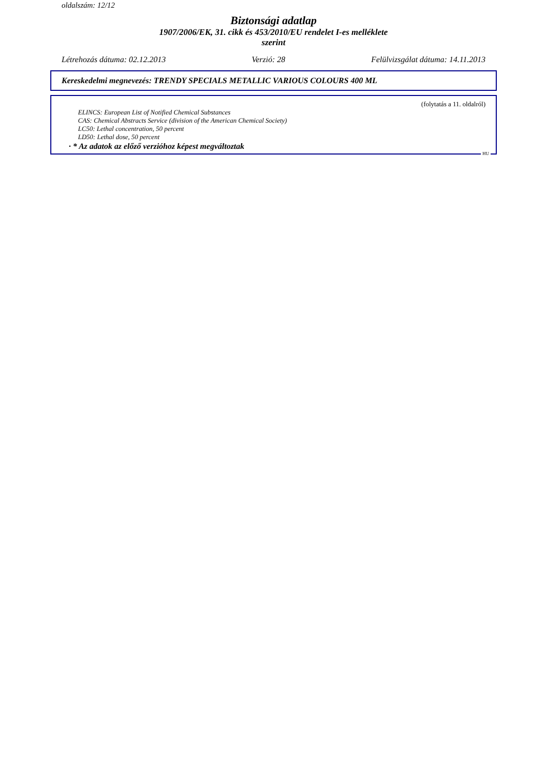oldalszám: 12/12
Biztonsági adatlap
1907/2006/EK, 31. cikk és 453/2010/EU rendelet I-es melléklete
szerint
Létrehozás dátuma: 02.12.2013 Verzió: 28 Felülvizsgálat dátuma: 14.11.2013
Kereskedelmi megnevezés: TRENDY SPECIALS METALLIC VARIOUS COLOURS 400 ML
(folytatás a 11. oldalról)
ELINCS: European List of Notified Chemical Substances
CAS: Chemical Abstracts Service (division of the American Chemical Society)
LC50: Lethal concentration, 50 percent
LD50: Lethal dose, 50 percent
· * Az adatok az előző verzióhoz képest megváltoztak
HU